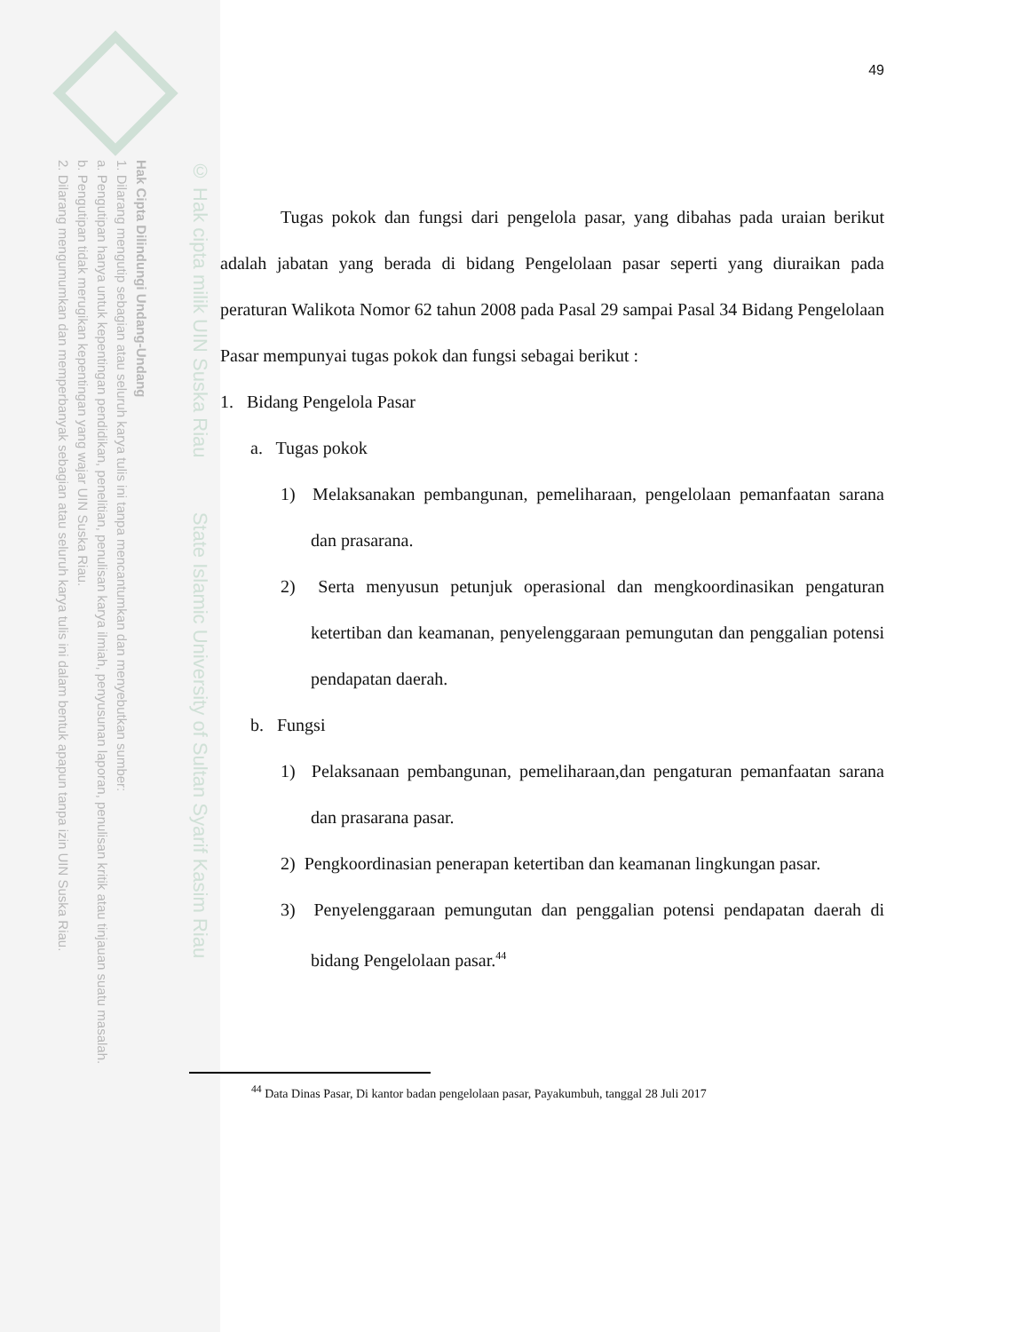Hak Cipta Dilindungi Undang-Undang
1. Dilarang mengutip sebagian atau seluruh karya tulis ini tanpa mencantumkan dan menyebutkan sumber:
a. Pengutipan hanya untuk kepentingan pendidikan, penelitian, penulisan karya ilmiah, penyusunan laporan, penulisan kritik atau tinjauan suatu masalah.
b. Pengutipan tidak merugikan kepentingan yang wajar UIN Suska Riau.
2. Dilarang mengumumkan dan memperbanyak sebagian atau seluruh karya tulis ini dalam bentuk apapun tanpa izin UIN Suska Riau.
© Hak cipta milik UIN Suska Riau State Islamic University of Sultan Syarif Kasim Riau
49
Tugas pokok dan fungsi dari pengelola pasar, yang dibahas pada uraian berikut adalah jabatan yang berada di bidang Pengelolaan pasar seperti yang diuraikan pada peraturan Walikota Nomor 62 tahun 2008 pada Pasal 29 sampai Pasal 34 Bidang Pengelolaan Pasar mempunyai tugas pokok dan fungsi sebagai berikut :
1. Bidang Pengelola Pasar
a. Tugas pokok
1) Melaksanakan pembangunan, pemeliharaan, pengelolaan pemanfaatan sarana dan prasarana.
2) Serta menyusun petunjuk operasional dan mengkoordinasikan pengaturan ketertiban dan keamanan, penyelenggaraan pemungutan dan penggalian potensi pendapatan daerah.
b. Fungsi
1) Pelaksanaan pembangunan, pemeliharaan,dan pengaturan pemanfaatan sarana dan prasarana pasar.
2) Pengkoordinasian penerapan ketertiban dan keamanan lingkungan pasar.
3) Penyelenggaraan pemungutan dan penggalian potensi pendapatan daerah di bidang Pengelolaan pasar.<sup>44</sup>
<sup>44</sup> Data Dinas Pasar, Di kantor badan pengelolaan pasar, Payakumbuh, tanggal 28 Juli 2017